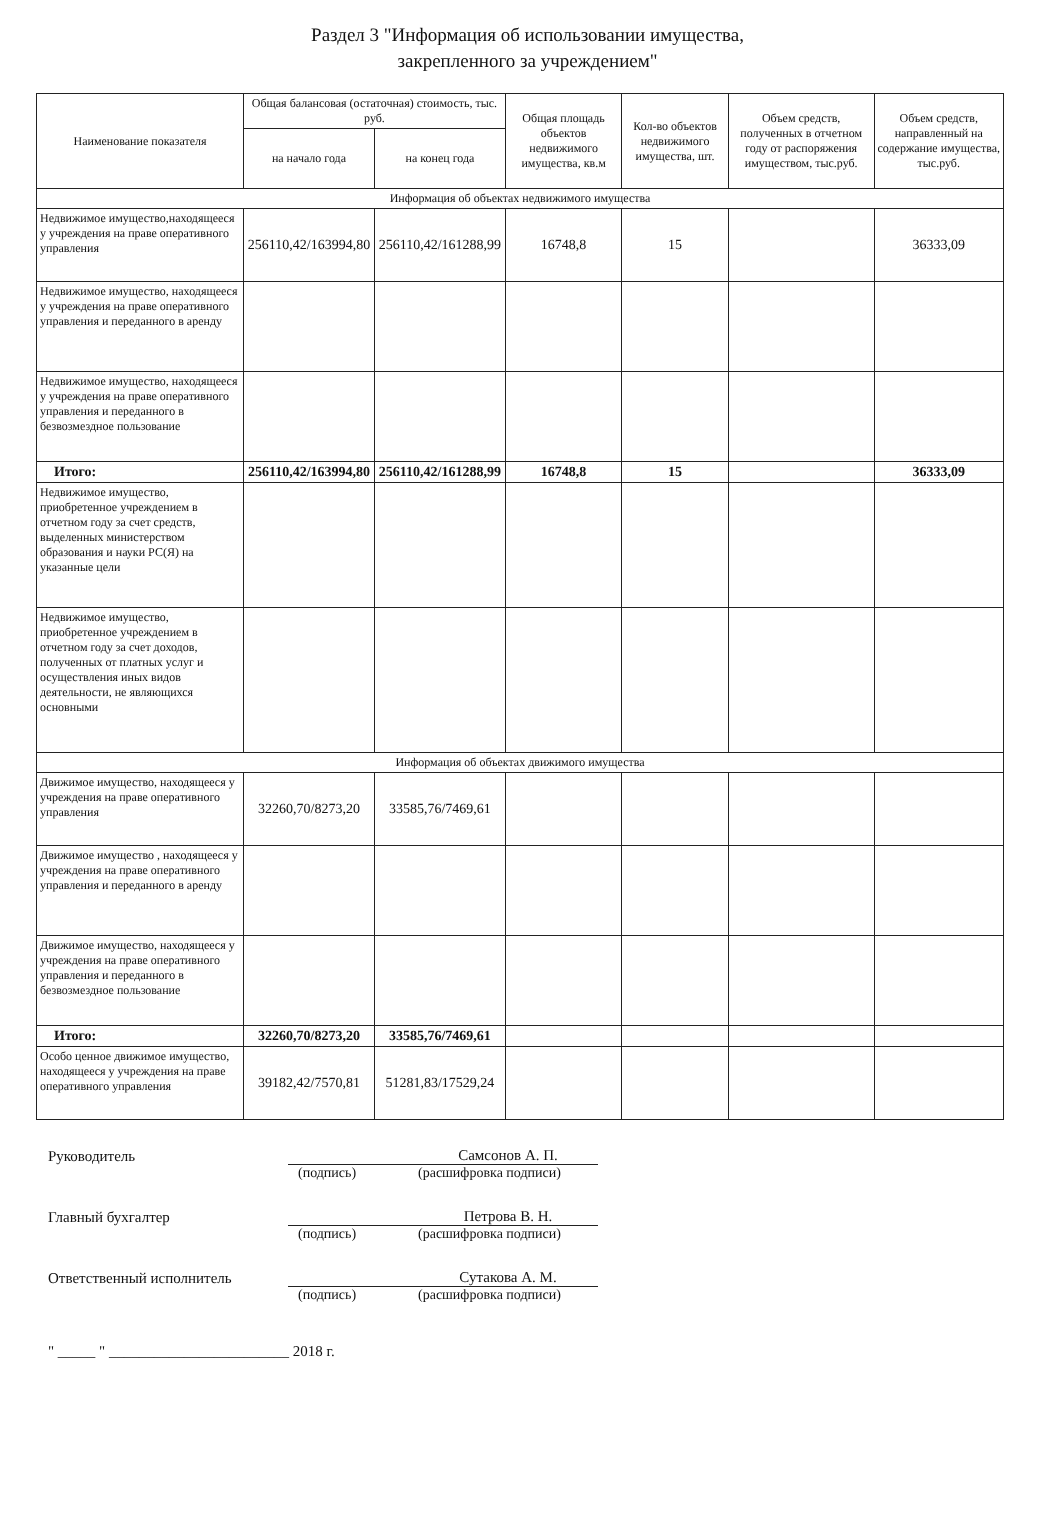Раздел 3 "Информация об использовании имущества,
закрепленного за учреждением"
| Наименование показателя | Общая балансовая (остаточная) стоимость, тыс. руб. | | Общая площадь объектов недвижимого имущества, кв.м | Кол-во объектов недвижимого имущества, шт. | Объем средств, полученных в отчетном году от распоряжения имуществом, тыс.руб. | Объем средств, направленный на содержание имущества, тыс.руб. |
| --- | --- | --- | --- | --- | --- | --- |
| | на начало года | на конец года | | | | |
| Информация об объектах недвижимого имущества | | | | | | |
| Недвижимое имущество,находящееся у учреждения на праве оперативного управления | 256110,42/163994,80 | 256110,42/161288,99 | 16748,8 | 15 | | 36333,09 |
| Недвижимое имущество, находящееся у учреждения на праве оперативного управления и переданного в аренду | | | | | | |
| Недвижимое имущество, находящееся у учреждения на праве оперативного управления и переданного в безвозмездное пользование | | | | | | |
| Итого: | 256110,42/163994,80 | 256110,42/161288,99 | 16748,8 | 15 | | 36333,09 |
| Недвижимое имущество, приобретенное учреждением в отчетном году за счет средств, выделенных министерством образования и науки РС(Я) на указанные цели | | | | | | |
| Недвижимое имущество, приобретенное учреждением в отчетном году за счет доходов, полученных от платных услуг и осуществления иных видов деятельности, не являющихся основными | | | | | | |
| Информация об объектах движимого имущества | | | | | | |
| Движимое имущество, находящееся у учреждения на праве оперативного управления | 32260,70/8273,20 | 33585,76/7469,61 | | | | |
| Движимое имущество , находящееся у учреждения на праве оперативного управления и переданного в аренду | | | | | | |
| Движимое имущество, находящееся у учреждения на праве оперативного управления и переданного в безвозмездное пользование | | | | | | |
| Итого: | 32260,70/8273,20 | 33585,76/7469,61 | | | | |
| Особо ценное движимое имущество, находящееся у учреждения на праве оперативного управления | 39182,42/7570,81 | 51281,83/17529,24 | | | | |
Руководитель Самсонов А. П.
(подпись) (расшифровка подписи)
Главный бухгалтер Петрова В. Н.
(подпись) (расшифровка подписи)
Ответственный исполнитель Сутакова А. М.
(подпись) (расшифровка подписи)
" _____ " ________________________ 2018 г.